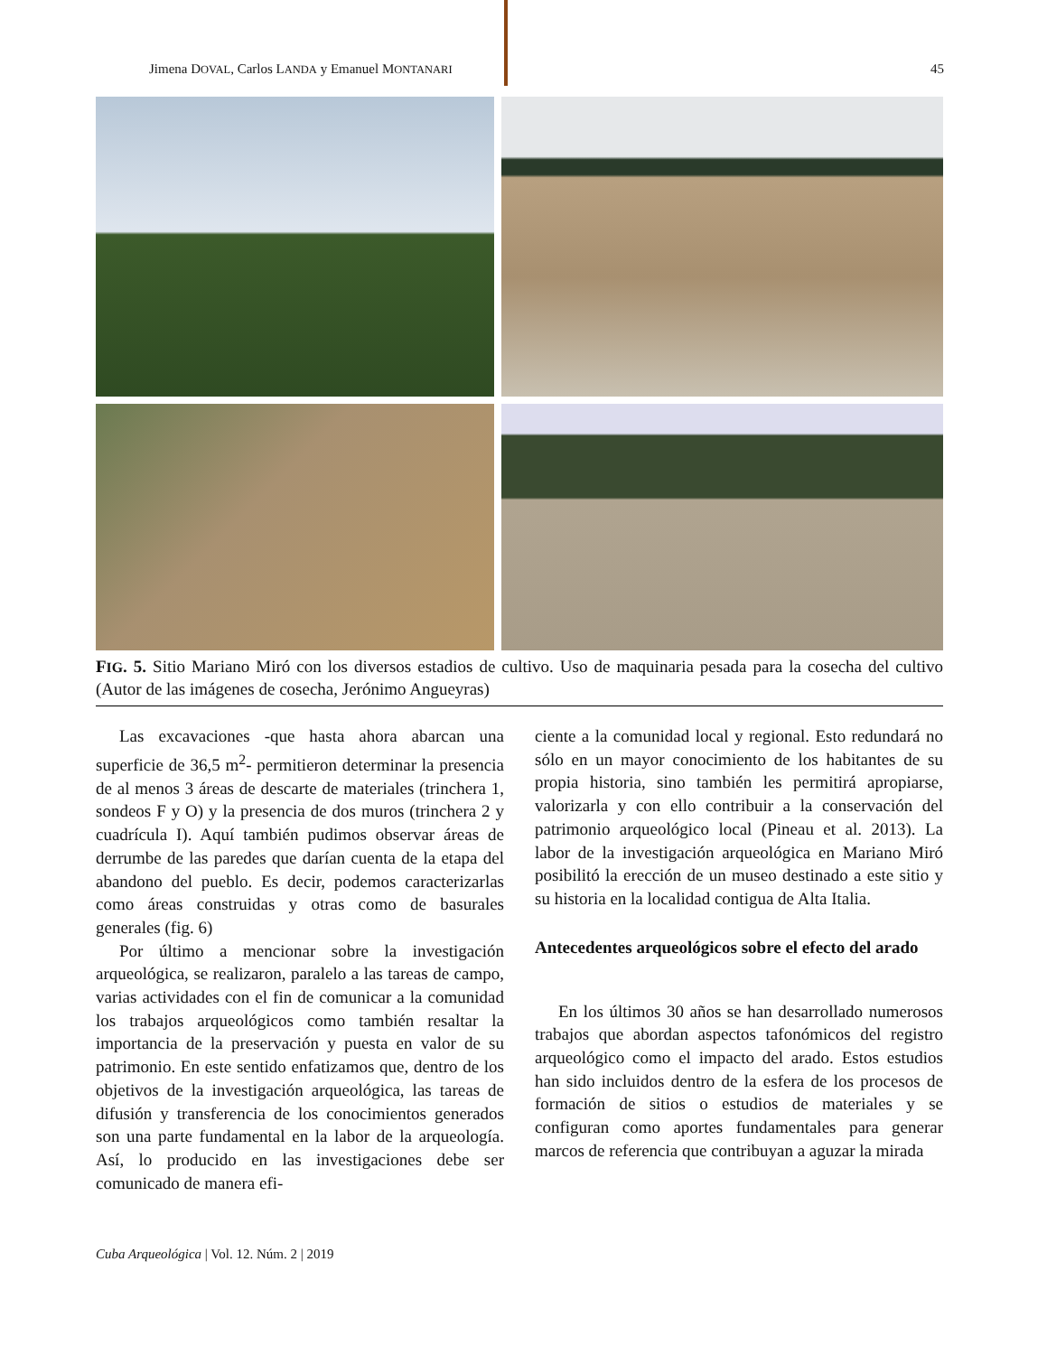Jimena DOVAL, Carlos LANDA y Emanuel MONTANARI 45
FIG. 5. Sitio Mariano Miró con los diversos estadios de cultivo. Uso de maquinaria pesada para la cosecha del cultivo (Autor de las imágenes de cosecha, Jerónimo Angueyras)
Las excavaciones -que hasta ahora abarcan una superficie de 36,5 m<sup>2</sup>- permitieron determinar la presencia de al menos 3 áreas de descarte de materiales (trinchera 1, sondeos F y O) y la presencia de dos muros (trinchera 2 y cuadrícula I). Aquí también pudimos observar áreas de derrumbe de las paredes que darían cuenta de la etapa del abandono del pueblo. Es decir, podemos caracterizarlas como áreas construidas y otras como de basurales generales (fig. 6)
Por último a mencionar sobre la investigación arqueológica, se realizaron, paralelo a las tareas de campo, varias actividades con el fin de comunicar a la comunidad los trabajos arqueológicos como también resaltar la importancia de la preservación y puesta en valor de su patrimonio. En este sentido enfatizamos que, dentro de los objetivos de la investigación arqueológica, las tareas de difusión y transferencia de los conocimientos generados son una parte fundamental en la labor de la arqueología. Así, lo producido en las investigaciones debe ser comunicado de manera efi-
ciente a la comunidad local y regional. Esto redundará no sólo en un mayor conocimiento de los habitantes de su propia historia, sino también les permitirá apropiarse, valorizarla y con ello contribuir a la conservación del patrimonio arqueológico local (Pineau et al. 2013). La labor de la investigación arqueológica en Mariano Miró posibilitó la erección de un museo destinado a este sitio y su historia en la localidad contigua de Alta Italia.
Antecedentes arqueológicos sobre el efecto del arado
En los últimos 30 años se han desarrollado numerosos trabajos que abordan aspectos tafonómicos del registro arqueológico como el impacto del arado. Estos estudios han sido incluidos dentro de la esfera de los procesos de formación de sitios o estudios de materiales y se configuran como aportes fundamentales para generar marcos de referencia que contribuyan a aguzar la mirada
Cuba Arqueológica | Vol. 12. Núm. 2 | 2019